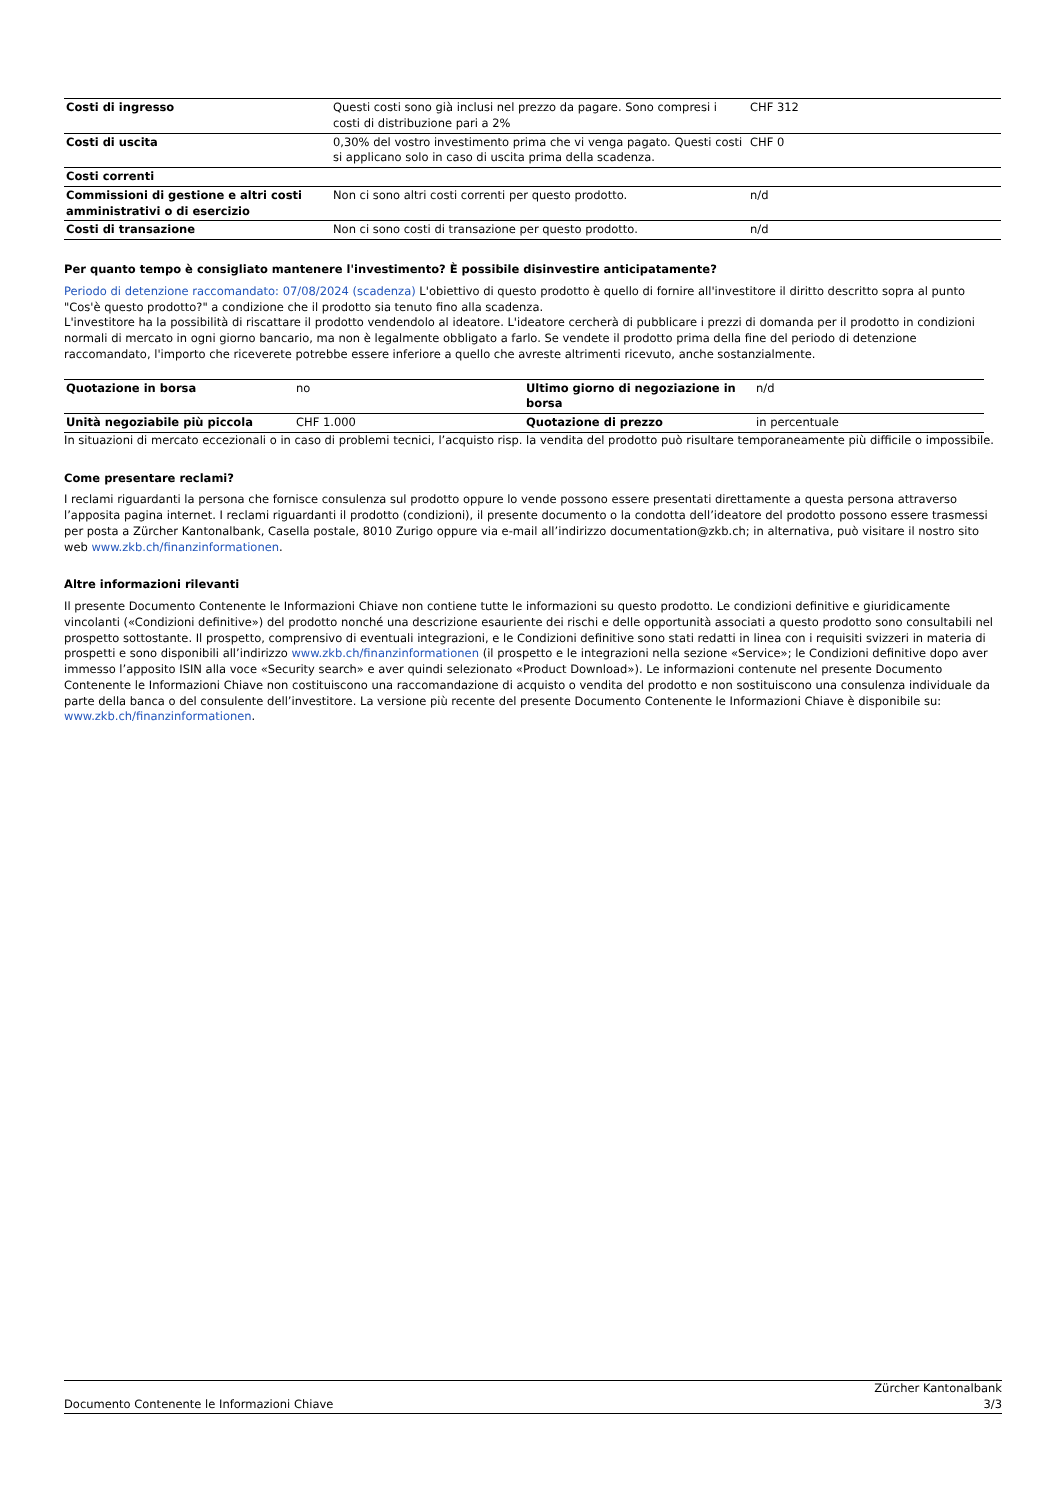| Costi di ingresso | Questi costi sono già inclusi nel prezzo da pagare. Sono compresi i costi di distribuzione pari a 2% | CHF 312 |
| Costi di uscita | 0,30% del vostro investimento prima che vi venga pagato. Questi costi si applicano solo in caso di uscita prima della scadenza. | CHF 0 |
| Costi correnti | | |
| Commissioni di gestione e altri costi amministrativi o di esercizio | Non ci sono altri costi correnti per questo prodotto. | n/d |
| Costi di transazione | Non ci sono costi di transazione per questo prodotto. | n/d |
Per quanto tempo è consigliato mantenere l'investimento? È possibile disinvestire anticipatamente?
Periodo di detenzione raccomandato: 07/08/2024 (scadenza) L'obiettivo di questo prodotto è quello di fornire all'investitore il diritto descritto sopra al punto "Cos'è questo prodotto?" a condizione che il prodotto sia tenuto fino alla scadenza.
L'investitore ha la possibilità di riscattare il prodotto vendendolo al ideatore. L'ideatore cercherà di pubblicare i prezzi di domanda per il prodotto in condizioni normali di mercato in ogni giorno bancario, ma non è legalmente obbligato a farlo. Se vendete il prodotto prima della fine del periodo di detenzione raccomandato, l'importo che riceverete potrebbe essere inferiore a quello che avreste altrimenti ricevuto, anche sostanzialmente.
| Quotazione in borsa | no | Ultimo giorno di negoziazione in borsa | n/d |
| Unità negoziabile più piccola | CHF 1.000 | Quotazione di prezzo | in percentuale |
In situazioni di mercato eccezionali o in caso di problemi tecnici, l’acquisto risp. la vendita del prodotto può risultare temporaneamente più difficile o impossibile.
Come presentare reclami?
I reclami riguardanti la persona che fornisce consulenza sul prodotto oppure lo vende possono essere presentati direttamente a questa persona attraverso l’apposita pagina internet. I reclami riguardanti il prodotto (condizioni), il presente documento o la condotta dell’ideatore del prodotto possono essere trasmessi per posta a Zürcher Kantonalbank, Casella postale, 8010 Zurigo oppure via e-mail all’indirizzo documentation@zkb.ch; in alternativa, può visitare il nostro sito web www.zkb.ch/finanzinformationen.
Altre informazioni rilevanti
Il presente Documento Contenente le Informazioni Chiave non contiene tutte le informazioni su questo prodotto. Le condizioni definitive e giuridicamente vincolanti («Condizioni definitive») del prodotto nonché una descrizione esauriente dei rischi e delle opportunità associati a questo prodotto sono consultabili nel prospetto sottostante. Il prospetto, comprensivo di eventuali integrazioni, e le Condizioni definitive sono stati redatti in linea con i requisiti svizzeri in materia di prospetti e sono disponibili all’indirizzo www.zkb.ch/finanzinformationen (il prospetto e le integrazioni nella sezione «Service»; le Condizioni definitive dopo aver immesso l’apposito ISIN alla voce «Security search» e aver quindi selezionato «Product Download»). Le informazioni contenute nel presente Documento Contenente le Informazioni Chiave non costituiscono una raccomandazione di acquisto o vendita del prodotto e non sostituiscono una consulenza individuale da parte della banca o del consulente dell’investitore. La versione più recente del presente Documento Contenente le Informazioni Chiave è disponibile su: www.zkb.ch/finanzinformationen.
Documento Contenente le Informazioni Chiave Zürcher Kantonalbank
3/3